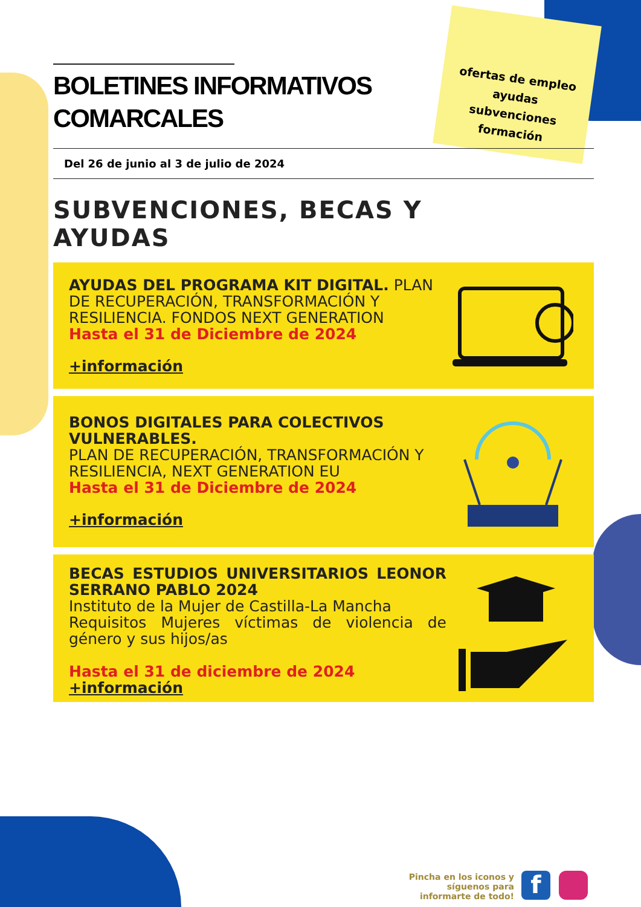ofertas de empleo
ayudas
subvenciones
formación
BOLETINES INFORMATIVOS
COMARCALES
Del 26 de junio al 3 de julio de 2024
SUBVENCIONES, BECAS Y
AYUDAS
AYUDAS DEL PROGRAMA KIT DIGITAL. PLAN DE RECUPERACIÓN, TRANSFORMACIÓN Y RESILIENCIA. FONDOS NEXT GENERATION
Hasta el 31 de Diciembre de 2024
+información
BONOS DIGITALES PARA COLECTIVOS VULNERABLES.
PLAN DE RECUPERACIÓN, TRANSFORMACIÓN Y RESILIENCIA, NEXT GENERATION EU
Hasta el 31 de Diciembre de 2024
+información
BECAS ESTUDIOS UNIVERSITARIOS LEONOR SERRANO PABLO 2024
Instituto de la Mujer de Castilla-La Mancha
Requisitos Mujeres víctimas de violencia de género y sus hijos/as
Hasta el 31 de diciembre de 2024
+información
Pincha en los iconos y
síguenos para
informarte de todo!
f